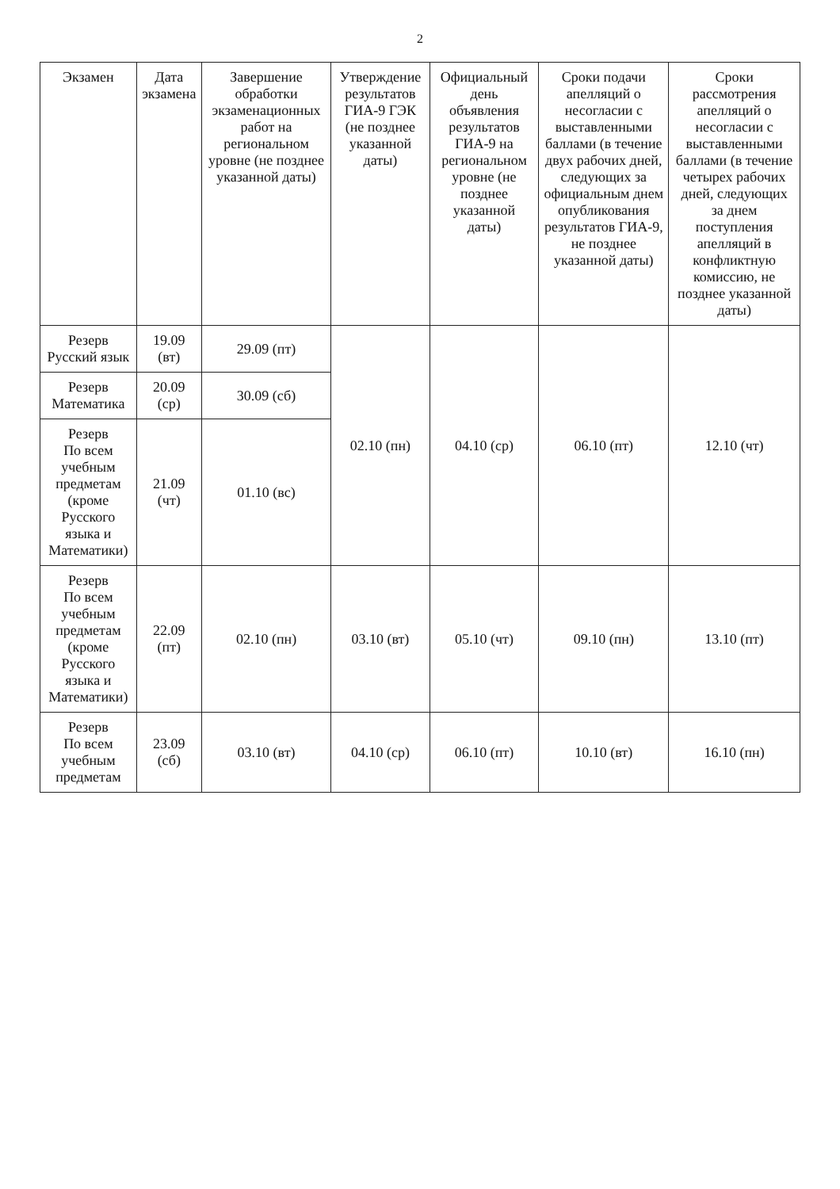2
| Экзамен | Дата экзамена | Завершение обработки экзаменационных работ на региональном уровне (не позднее указанной даты) | Утверждение результатов ГИА-9 ГЭК (не позднее указанной даты) | Официальный день объявления результатов ГИА-9 на региональном уровне (не позднее указанной даты) | Сроки подачи апелляций о несогласии с выставленными баллами (в течение двух рабочих дней, следующих за официальным днем опубликования результатов ГИА-9, не позднее указанной даты) | Сроки рассмотрения апелляций о несогласии с выставленными баллами (в течение четырех рабочих дней, следующих за днем поступления апелляций в конфликтную комиссию, не позднее указанной даты) |
| --- | --- | --- | --- | --- | --- | --- |
| Резерв Русский язык | 19.09 (вт) | 29.09 (пт) | 02.10 (пн) | 04.10 (ср) | 06.10 (пт) | 12.10 (чт) |
| Резерв Математика | 20.09 (ср) | 30.09 (сб) | | | | |
| Резерв По всем учебным предметам (кроме Русского языка и Математики) | 21.09 (чт) | 01.10 (вс) | | | | |
| Резерв По всем учебным предметам (кроме Русского языка и Математики) | 22.09 (пт) | 02.10 (пн) | 03.10 (вт) | 05.10 (чт) | 09.10 (пн) | 13.10 (пт) |
| Резерв По всем учебным предметам | 23.09 (сб) | 03.10 (вт) | 04.10 (ср) | 06.10 (пт) | 10.10 (вт) | 16.10 (пн) |